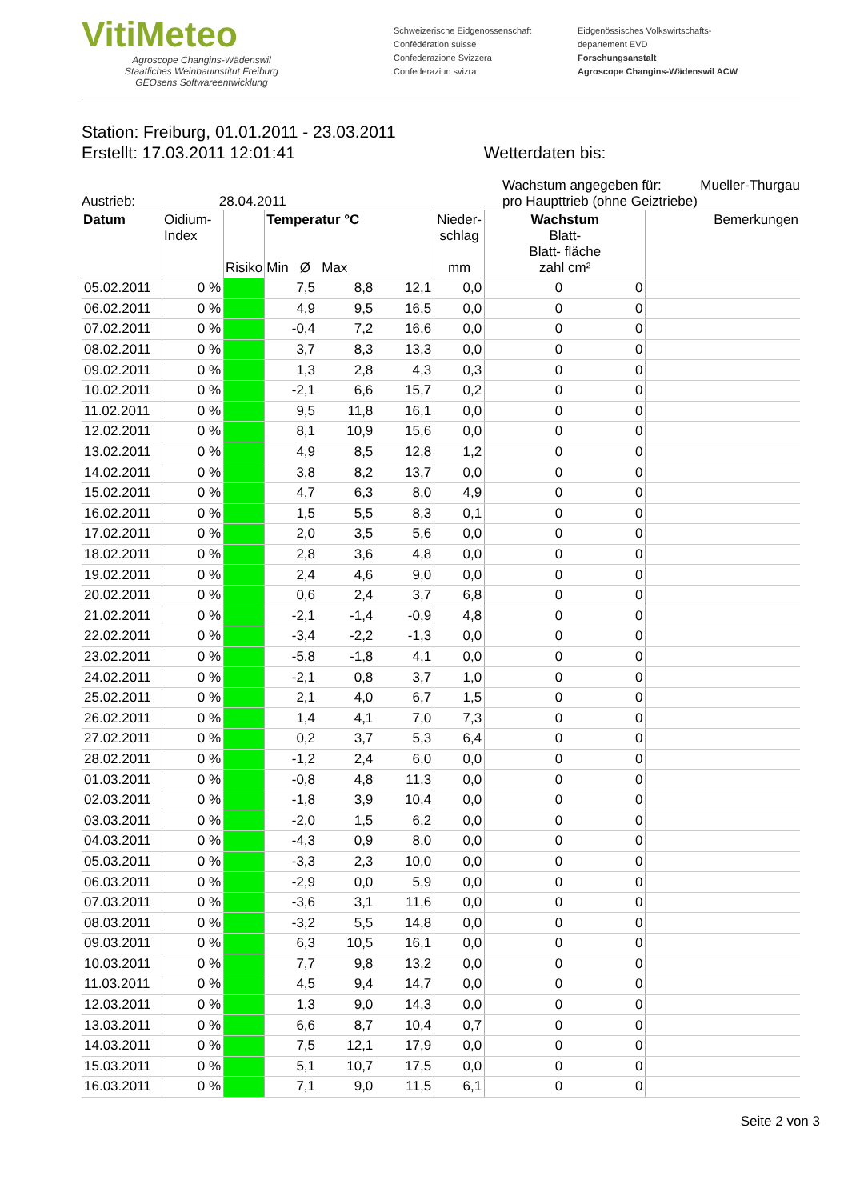VitiMeteo
Agroscope Changins-Wädenswil
Staatliches Weinbauinstitut Freiburg
GEOsens Softwareentwicklung
Schweizerische Eidgenossenschaft
Confédération suisse
Confederazione Svizzera
Confederaziun svizra
Eidgenössisches Volkswirtschafts-
departement EVD
Forschungsanstalt
Agroscope Changins-Wädenswil ACW
Station: Freiburg, 01.01.2011 - 23.03.2011
Erstellt: 17.03.2011 12:01:41 Wetterdaten bis:
Austrieb: 28.04.2011 Wachstum angegeben für: Mueller-Thurgau
pro Haupttrieb (ohne Geiztriebe)
| Datum | Oidium- Index | Risiko | Temperatur °C Min Ø Max | | | Nieder- schlag mm | Wachstum Blatt- Blatt- fläche zahl cm² | | Bemerkungen |
| --- | --- | --- | --- | --- | --- | --- | --- | --- | --- |
| 05.02.2011 | 0 % | | 7,5 | 8,8 | 12,1 | 0,0 | 0 | 0 | |
| 06.02.2011 | 0 % | | 4,9 | 9,5 | 16,5 | 0,0 | 0 | 0 | |
| 07.02.2011 | 0 % | | -0,4 | 7,2 | 16,6 | 0,0 | 0 | 0 | |
| 08.02.2011 | 0 % | | 3,7 | 8,3 | 13,3 | 0,0 | 0 | 0 | |
| 09.02.2011 | 0 % | | 1,3 | 2,8 | 4,3 | 0,3 | 0 | 0 | |
| 10.02.2011 | 0 % | | -2,1 | 6,6 | 15,7 | 0,2 | 0 | 0 | |
| 11.02.2011 | 0 % | | 9,5 | 11,8 | 16,1 | 0,0 | 0 | 0 | |
| 12.02.2011 | 0 % | | 8,1 | 10,9 | 15,6 | 0,0 | 0 | 0 | |
| 13.02.2011 | 0 % | | 4,9 | 8,5 | 12,8 | 1,2 | 0 | 0 | |
| 14.02.2011 | 0 % | | 3,8 | 8,2 | 13,7 | 0,0 | 0 | 0 | |
| 15.02.2011 | 0 % | | 4,7 | 6,3 | 8,0 | 4,9 | 0 | 0 | |
| 16.02.2011 | 0 % | | 1,5 | 5,5 | 8,3 | 0,1 | 0 | 0 | |
| 17.02.2011 | 0 % | | 2,0 | 3,5 | 5,6 | 0,0 | 0 | 0 | |
| 18.02.2011 | 0 % | | 2,8 | 3,6 | 4,8 | 0,0 | 0 | 0 | |
| 19.02.2011 | 0 % | | 2,4 | 4,6 | 9,0 | 0,0 | 0 | 0 | |
| 20.02.2011 | 0 % | | 0,6 | 2,4 | 3,7 | 6,8 | 0 | 0 | |
| 21.02.2011 | 0 % | | -2,1 | -1,4 | -0,9 | 4,8 | 0 | 0 | |
| 22.02.2011 | 0 % | | -3,4 | -2,2 | -1,3 | 0,0 | 0 | 0 | |
| 23.02.2011 | 0 % | | -5,8 | -1,8 | 4,1 | 0,0 | 0 | 0 | |
| 24.02.2011 | 0 % | | -2,1 | 0,8 | 3,7 | 1,0 | 0 | 0 | |
| 25.02.2011 | 0 % | | 2,1 | 4,0 | 6,7 | 1,5 | 0 | 0 | |
| 26.02.2011 | 0 % | | 1,4 | 4,1 | 7,0 | 7,3 | 0 | 0 | |
| 27.02.2011 | 0 % | | 0,2 | 3,7 | 5,3 | 6,4 | 0 | 0 | |
| 28.02.2011 | 0 % | | -1,2 | 2,4 | 6,0 | 0,0 | 0 | 0 | |
| 01.03.2011 | 0 % | | -0,8 | 4,8 | 11,3 | 0,0 | 0 | 0 | |
| 02.03.2011 | 0 % | | -1,8 | 3,9 | 10,4 | 0,0 | 0 | 0 | |
| 03.03.2011 | 0 % | | -2,0 | 1,5 | 6,2 | 0,0 | 0 | 0 | |
| 04.03.2011 | 0 % | | -4,3 | 0,9 | 8,0 | 0,0 | 0 | 0 | |
| 05.03.2011 | 0 % | | -3,3 | 2,3 | 10,0 | 0,0 | 0 | 0 | |
| 06.03.2011 | 0 % | | -2,9 | 0,0 | 5,9 | 0,0 | 0 | 0 | |
| 07.03.2011 | 0 % | | -3,6 | 3,1 | 11,6 | 0,0 | 0 | 0 | |
| 08.03.2011 | 0 % | | -3,2 | 5,5 | 14,8 | 0,0 | 0 | 0 | |
| 09.03.2011 | 0 % | | 6,3 | 10,5 | 16,1 | 0,0 | 0 | 0 | |
| 10.03.2011 | 0 % | | 7,7 | 9,8 | 13,2 | 0,0 | 0 | 0 | |
| 11.03.2011 | 0 % | | 4,5 | 9,4 | 14,7 | 0,0 | 0 | 0 | |
| 12.03.2011 | 0 % | | 1,3 | 9,0 | 14,3 | 0,0 | 0 | 0 | |
| 13.03.2011 | 0 % | | 6,6 | 8,7 | 10,4 | 0,7 | 0 | 0 | |
| 14.03.2011 | 0 % | | 7,5 | 12,1 | 17,9 | 0,0 | 0 | 0 | |
| 15.03.2011 | 0 % | | 5,1 | 10,7 | 17,5 | 0,0 | 0 | 0 | |
| 16.03.2011 | 0 % | | 7,1 | 9,0 | 11,5 | 6,1 | 0 | 0 | |
Seite 2 von 3